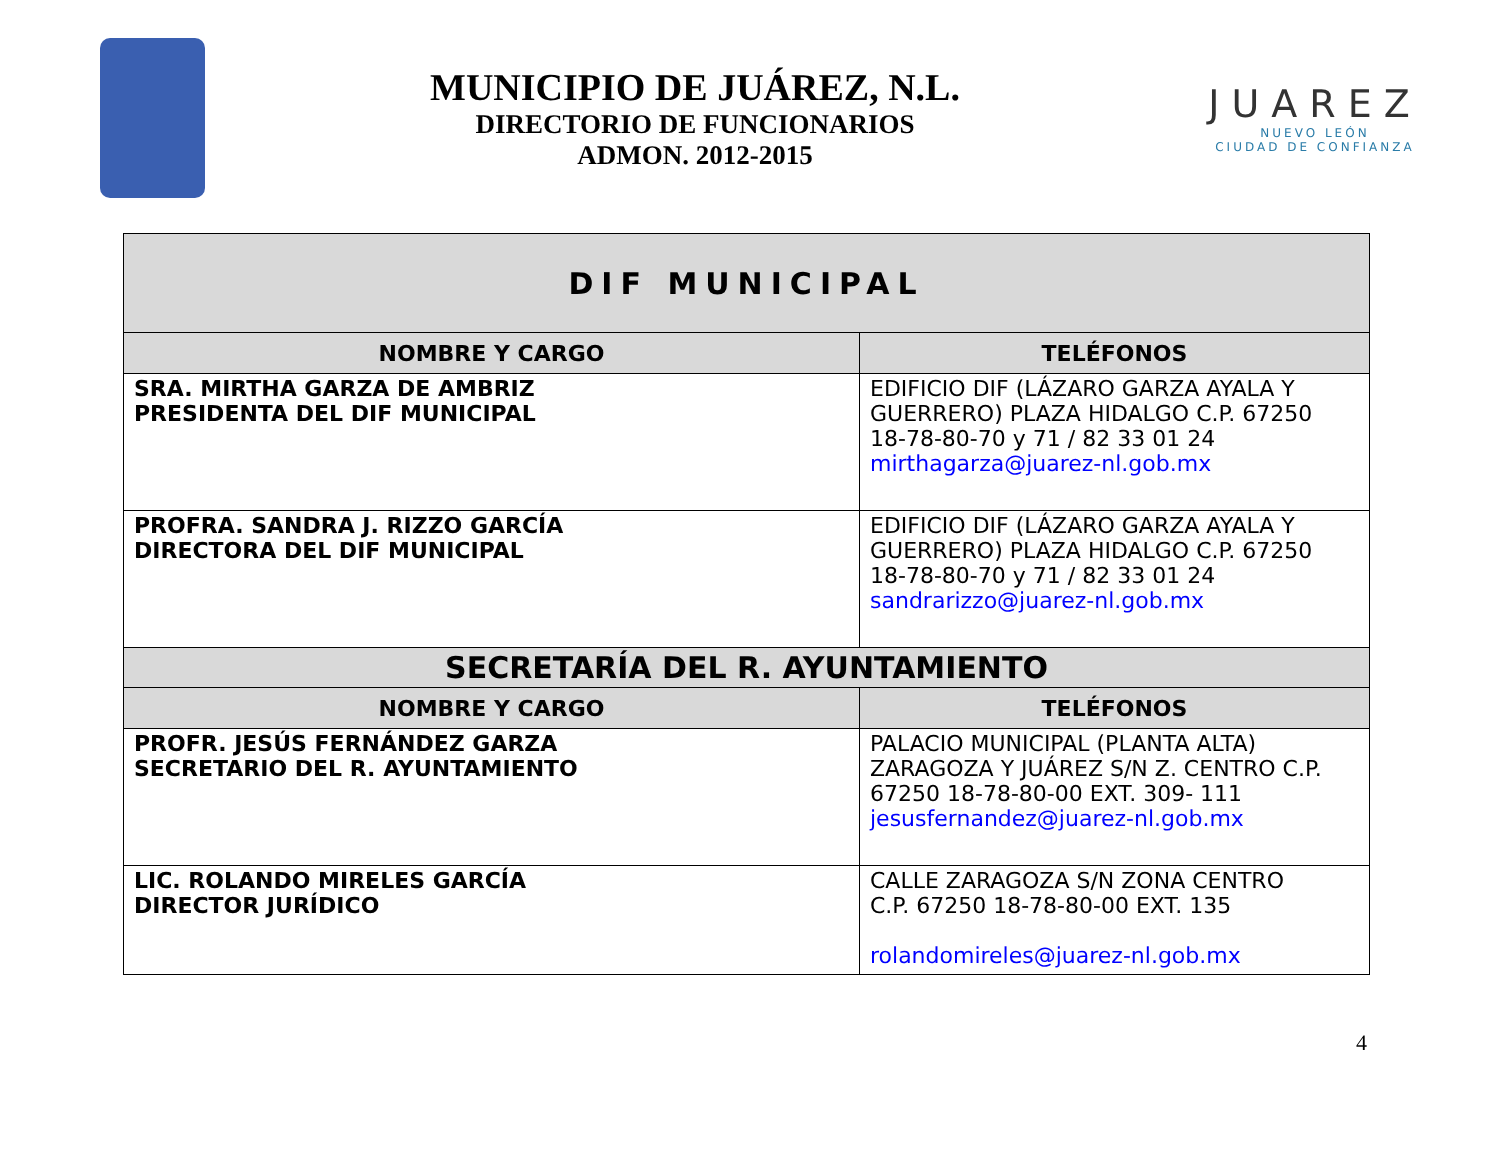MUNICIPIO DE JUÁREZ, N.L.
DIRECTORIO DE FUNCIONARIOS
ADMON. 2012-2015
JUAREZ
NUEVO LEÓN
CIUDAD DE CONFIANZA
| DIF MUNICIPAL | |
| NOMBRE Y CARGO | TELÉFONOS |
| SRA. MIRTHA GARZA DE AMBRIZ PRESIDENTA DEL DIF MUNICIPAL | EDIFICIO DIF (LÁZARO GARZA AYALA Y GUERRERO) PLAZA HIDALGO C.P. 67250 18-78-80-70 y 71 / 82 33 01 24 mirthagarza@juarez-nl.gob.mx |
| PROFRA. SANDRA J. RIZZO GARCÍA DIRECTORA DEL DIF MUNICIPAL | EDIFICIO DIF (LÁZARO GARZA AYALA Y GUERRERO) PLAZA HIDALGO C.P. 67250 18-78-80-70 y 71 / 82 33 01 24 sandrarizzo@juarez-nl.gob.mx |
| SECRETARÍA DEL R. AYUNTAMIENTO | |
| NOMBRE Y CARGO | TELÉFONOS |
| PROFR. JESÚS FERNÁNDEZ GARZA SECRETARIO DEL R. AYUNTAMIENTO | PALACIO MUNICIPAL (PLANTA ALTA) ZARAGOZA Y JUÁREZ S/N Z. CENTRO C.P. 67250 18-78-80-00 EXT. 309- 111 jesusfernandez@juarez-nl.gob.mx |
| LIC. ROLANDO MIRELES GARCÍA DIRECTOR JURÍDICO | CALLE ZARAGOZA S/N ZONA CENTRO C.P. 67250 18-78-80-00 EXT. 135 rolandomireles@juarez-nl.gob.mx |
4